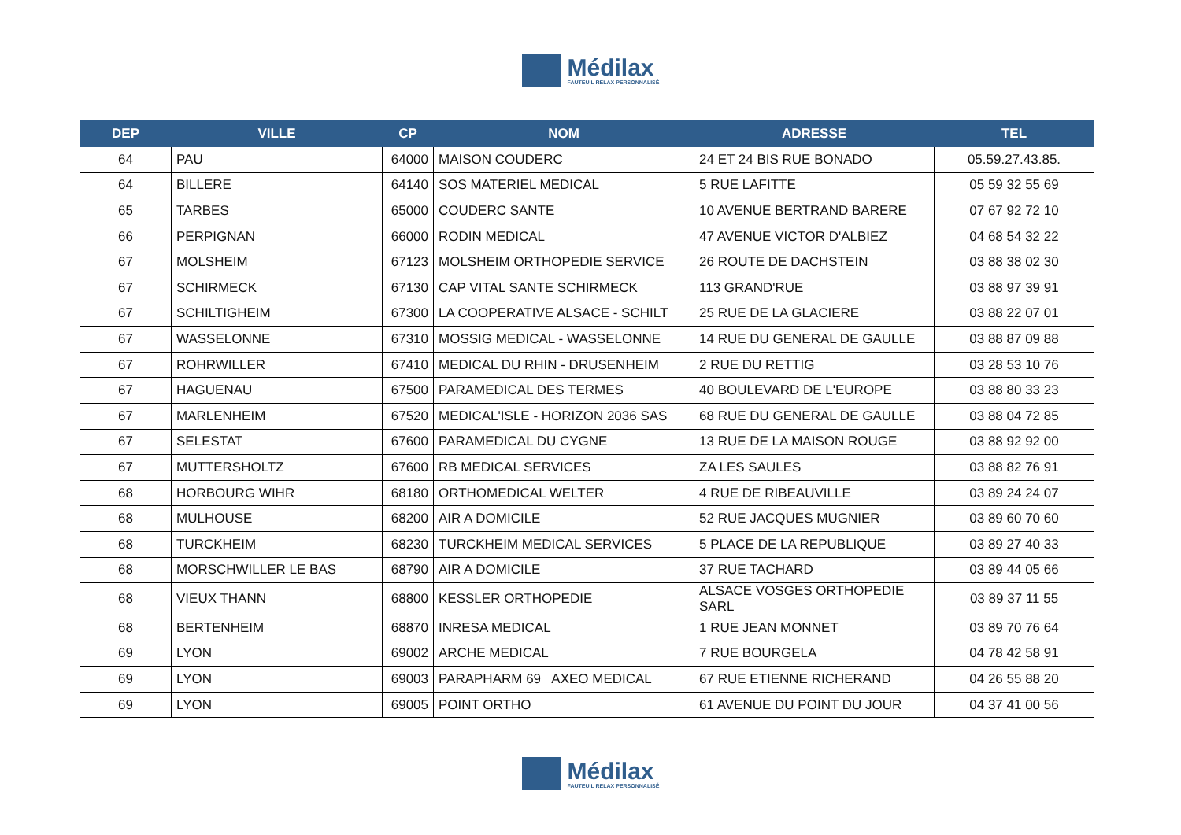Médilax
FAUTEUIL RELAX PERSONNALISÉ
| DEP | VILLE | CP | NOM | ADRESSE | TEL |
| --- | --- | --- | --- | --- | --- |
| 64 | PAU | 64000 | MAISON COUDERC | 24 ET 24 BIS RUE BONADO | 05.59.27.43.85. |
| 64 | BILLERE | 64140 | SOS MATERIEL MEDICAL | 5 RUE LAFITTE | 05 59 32 55 69 |
| 65 | TARBES | 65000 | COUDERC SANTE | 10 AVENUE BERTRAND BARERE | 07 67 92 72 10 |
| 66 | PERPIGNAN | 66000 | RODIN MEDICAL | 47 AVENUE VICTOR D'ALBIEZ | 04 68 54 32 22 |
| 67 | MOLSHEIM | 67123 | MOLSHEIM ORTHOPEDIE SERVICE | 26 ROUTE DE DACHSTEIN | 03 88 38 02 30 |
| 67 | SCHIRMECK | 67130 | CAP VITAL SANTE SCHIRMECK | 113 GRAND'RUE | 03 88 97 39 91 |
| 67 | SCHILTIGHEIM | 67300 | LA COOPERATIVE ALSACE - SCHILT | 25 RUE DE LA GLACIERE | 03 88 22 07 01 |
| 67 | WASSELONNE | 67310 | MOSSIG MEDICAL - WASSELONNE | 14 RUE DU GENERAL DE GAULLE | 03 88 87 09 88 |
| 67 | ROHRWILLER | 67410 | MEDICAL DU RHIN - DRUSENHEIM | 2 RUE DU RETTIG | 03 28 53 10 76 |
| 67 | HAGUENAU | 67500 | PARAMEDICAL DES TERMES | 40 BOULEVARD DE L'EUROPE | 03 88 80 33 23 |
| 67 | MARLENHEIM | 67520 | MEDICAL'ISLE - HORIZON 2036 SAS | 68 RUE DU GENERAL DE GAULLE | 03 88 04 72 85 |
| 67 | SELESTAT | 67600 | PARAMEDICAL DU CYGNE | 13 RUE DE LA MAISON ROUGE | 03 88 92 92 00 |
| 67 | MUTTERSHOLTZ | 67600 | RB MEDICAL SERVICES | ZA LES SAULES | 03 88 82 76 91 |
| 68 | HORBOURG WIHR | 68180 | ORTHOMEDICAL WELTER | 4 RUE DE RIBEAUVILLE | 03 89 24 24 07 |
| 68 | MULHOUSE | 68200 | AIR A DOMICILE | 52 RUE JACQUES MUGNIER | 03 89 60 70 60 |
| 68 | TURCKHEIM | 68230 | TURCKHEIM MEDICAL SERVICES | 5 PLACE DE LA REPUBLIQUE | 03 89 27 40 33 |
| 68 | MORSCHWILLER LE BAS | 68790 | AIR A DOMICILE | 37 RUE TACHARD | 03 89 44 05 66 |
| 68 | VIEUX THANN | 68800 | KESSLER ORTHOPEDIE | ALSACE VOSGES ORTHOPEDIE SARL | 03 89 37 11 55 |
| 68 | BERTENHEIM | 68870 | INRESA MEDICAL | 1 RUE JEAN MONNET | 03 89 70 76 64 |
| 69 | LYON | 69002 | ARCHE MEDICAL | 7 RUE BOURGELA | 04 78 42 58 91 |
| 69 | LYON | 69003 | PARAPHARM 69 AXEO MEDICAL | 67 RUE ETIENNE RICHERAND | 04 26 55 88 20 |
| 69 | LYON | 69005 | POINT ORTHO | 61 AVENUE DU POINT DU JOUR | 04 37 41 00 56 |
Médilax
FAUTEUIL RELAX PERSONNALISÉ